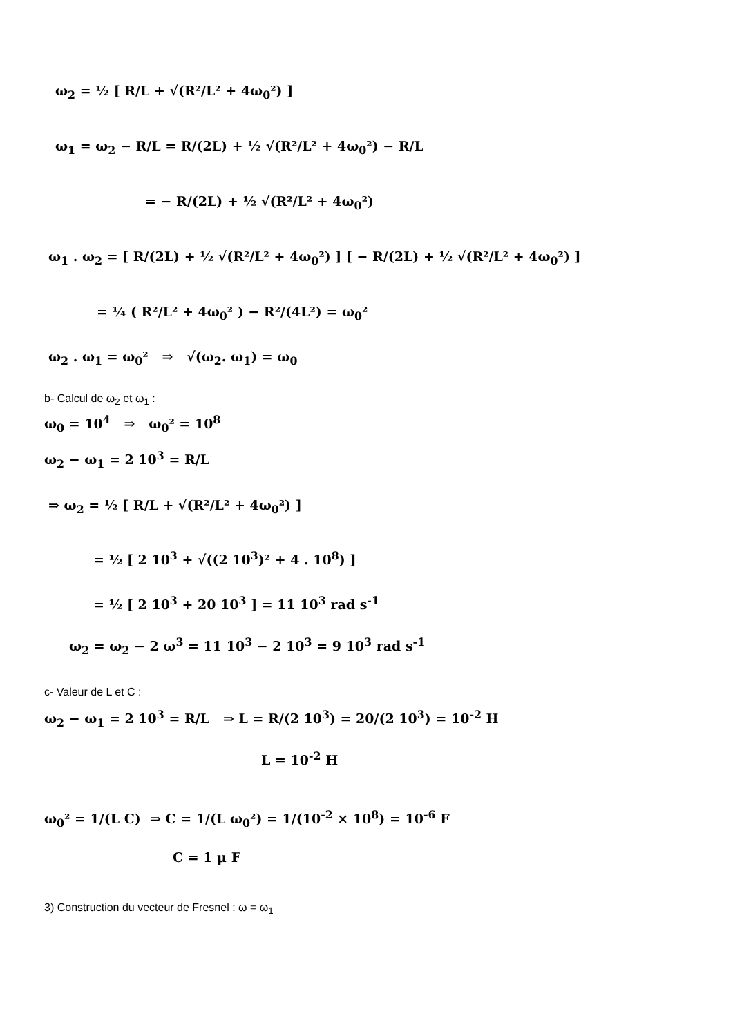ω<sub>2</sub> = ½ [ R/L + √(R²/L² + 4ω<sub>0</sub>²) ]
ω<sub>1</sub> = ω<sub>2</sub> − R/L = R/(2L) + ½ √(R²/L² + 4ω<sub>0</sub>²) − R/L
= − R/(2L) + ½ √(R²/L² + 4ω<sub>0</sub>²)
ω<sub>1</sub> . ω<sub>2</sub> = [ R/(2L) + ½ √(R²/L² + 4ω<sub>0</sub>²) ] [ − R/(2L) + ½ √(R²/L² + 4ω<sub>0</sub>²) ]
= ¼ ( R²/L² + 4ω<sub>0</sub>² ) − R²/(4L²) = ω<sub>0</sub>²
ω<sub>2</sub> . ω<sub>1</sub> = ω<sub>0</sub>² ⇒ √(ω<sub>2</sub>. ω<sub>1</sub>) = ω<sub>0</sub>
b- Calcul de ω<sub>2</sub> et ω<sub>1</sub> :
ω<sub>0</sub> = 10<sup>4</sup> ⇒ ω<sub>0</sub>² = 10<sup>8</sup>
ω<sub>2</sub> − ω<sub>1</sub> = 2 10<sup>3</sup> = R/L
⇒ ω<sub>2</sub> = ½ [ R/L + √(R²/L² + 4ω<sub>0</sub>²) ]
= ½ [ 2 10<sup>3</sup> + √((2 10<sup>3</sup>)² + 4 . 10<sup>8</sup>) ]
= ½ [ 2 10<sup>3</sup> + 20 10<sup>3</sup> ] = 11 10<sup>3</sup> rad s<sup>-1</sup>
ω<sub>2</sub> = ω<sub>2</sub> − 2 ω<sup>3</sup> = 11 10<sup>3</sup> − 2 10<sup>3</sup> = 9 10<sup>3</sup> rad s<sup>-1</sup>
c- Valeur de L et C :
ω<sub>2</sub> − ω<sub>1</sub> = 2 10<sup>3</sup> = R/L ⇒ L = R/(2 10<sup>3</sup>) = 20/(2 10<sup>3</sup>) = 10<sup>-2</sup> H
L = 10<sup>-2</sup> H
ω<sub>0</sub>² = 1/(L C) ⇒ C = 1/(L ω<sub>0</sub>²) = 1/(10<sup>-2</sup> × 10<sup>8</sup>) = 10<sup>-6</sup> F
C = 1 μ F
3) Construction du vecteur de Fresnel : ω = ω<sub>1</sub>